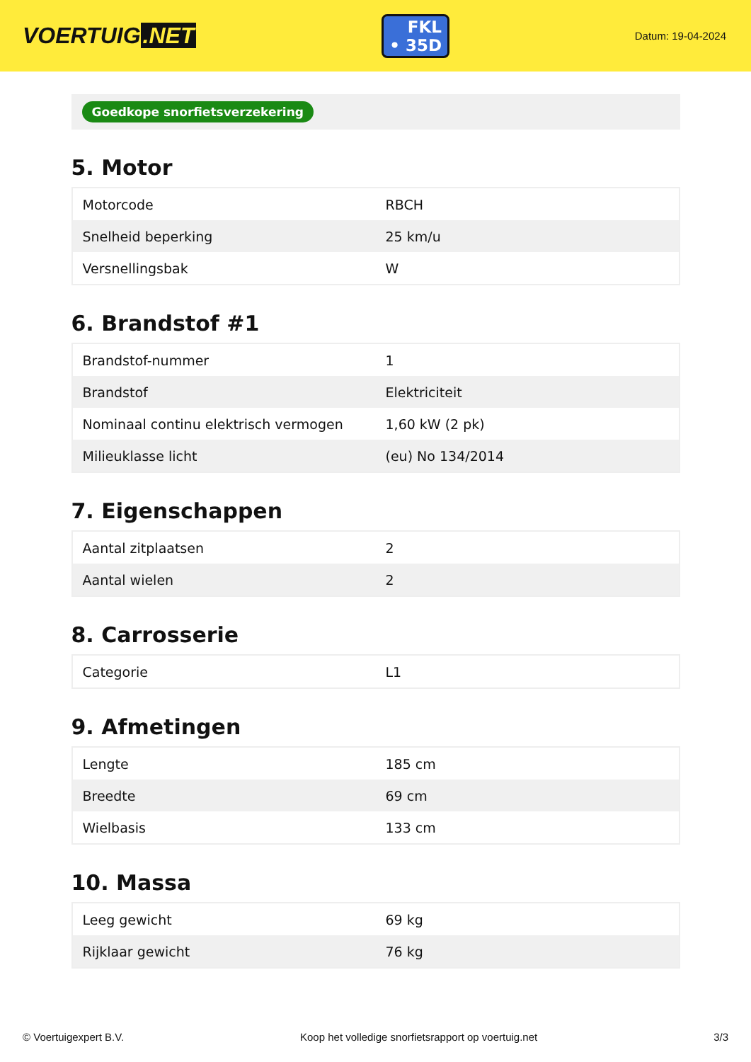VOERTUIG.NET
FKL
• 35D
Datum: 19-04-2024
Goedkope snorfietsverzekering
5. Motor
| Motorcode | RBCH |
| Snelheid beperking | 25 km/u |
| Versnellingsbak | W |
6. Brandstof #1
| Brandstof-nummer | 1 |
| Brandstof | Elektriciteit |
| Nominaal continu elektrisch vermogen | 1,60 kW (2 pk) |
| Milieuklasse licht | (eu) No 134/2014 |
7. Eigenschappen
| Aantal zitplaatsen | 2 |
| Aantal wielen | 2 |
8. Carrosserie
| Categorie | L1 |
9. Afmetingen
| Lengte | 185 cm |
| Breedte | 69 cm |
| Wielbasis | 133 cm |
10. Massa
| Leeg gewicht | 69 kg |
| Rijklaar gewicht | 76 kg |
© Voertuigexpert B.V. Koop het volledige snorfietsrapport op voertuig.net 3/3